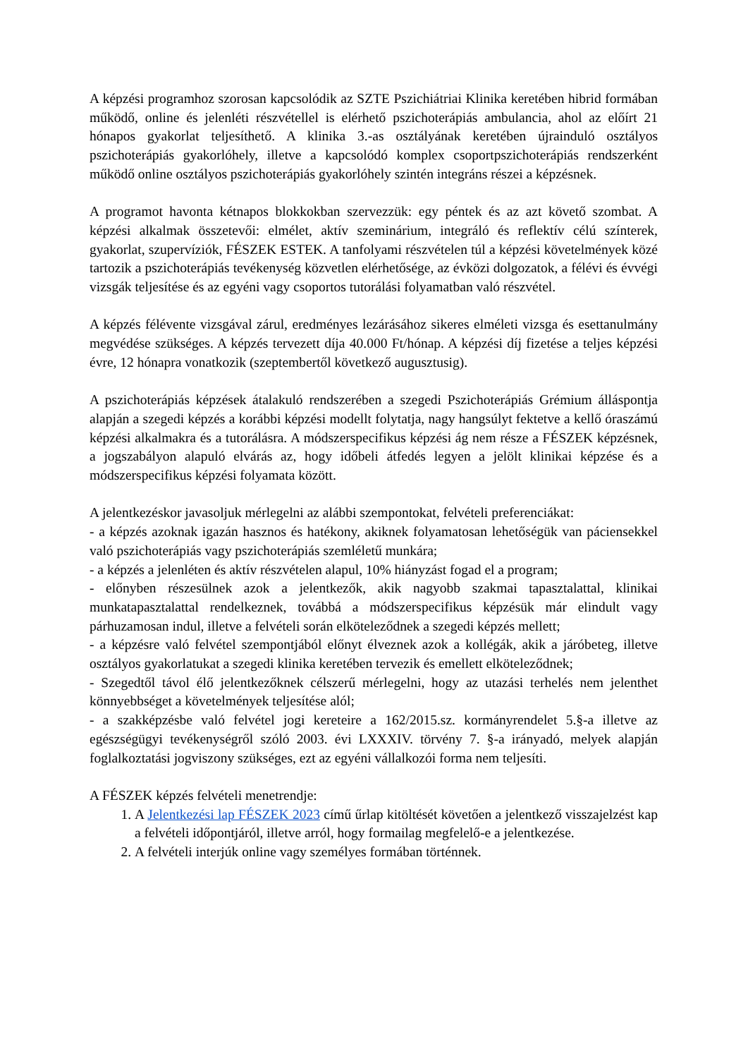A képzési programhoz szorosan kapcsolódik az SZTE Pszichiátriai Klinika keretében hibrid formában működő, online és jelenléti részvétellel is elérhető pszichoterápiás ambulancia, ahol az előírt 21 hónapos gyakorlat teljesíthető. A klinika 3.-as osztályának keretében újrainduló osztályos pszichoterápiás gyakorlóhely, illetve a kapcsolódó komplex csoportpszichoterápiás rendszerként működő online osztályos pszichoterápiás gyakorlóhely szintén integráns részei a képzésnek.
A programot havonta kétnapos blokkokban szervezzük: egy péntek és az azt követő szombat. A képzési alkalmak összetevői: elmélet, aktív szeminárium, integráló és reflektív célú színterek, gyakorlat, szupervíziók, FÉSZEK ESTEK. A tanfolyami részvételen túl a képzési követelmények közé tartozik a pszichoterápiás tevékenység közvetlen elérhetősége, az évközi dolgozatok, a félévi és évvégi vizsgák teljesítése és az egyéni vagy csoportos tutorálási folyamatban való részvétel.
A képzés félévente vizsgával zárul, eredményes lezárásához sikeres elméleti vizsga és esettanulmány megvédése szükséges. A képzés tervezett díja 40.000 Ft/hónap. A képzési díj fizetése a teljes képzési évre, 12 hónapra vonatkozik (szeptembertől következő augusztusig).
A pszichoterápiás képzések átalakuló rendszerében a szegedi Pszichoterápiás Grémium álláspontja alapján a szegedi képzés a korábbi képzési modellt folytatja, nagy hangsúlyt fektetve a kellő óraszámú képzési alkalmakra és a tutorálásra. A módszerspecifikus képzési ág nem része a FÉSZEK képzésnek, a jogszabályon alapuló elvárás az, hogy időbeli átfedés legyen a jelölt klinikai képzése és a módszerspecifikus képzési folyamata között.
A jelentkezéskor javasoljuk mérlegelni az alábbi szempontokat, felvételi preferenciákat:
- a képzés azoknak igazán hasznos és hatékony, akiknek folyamatosan lehetőségük van páciensekkel való pszichoterápiás vagy pszichoterápiás szemléletű munkára;
- a képzés a jelenléten és aktív részvételen alapul, 10% hiányzást fogad el a program;
- előnyben részesülnek azok a jelentkezők, akik nagyobb szakmai tapasztalattal, klinikai munkatapasztalattal rendelkeznek, továbbá a módszerspecifikus képzésük már elindult vagy párhuzamosan indul, illetve a felvételi során elköteleződnek a szegedi képzés mellett;
- a képzésre való felvétel szempontjából előnyt élveznek azok a kollégák, akik a járóbeteg, illetve osztályos gyakorlatukat a szegedi klinika keretében tervezik és emellett elköteleződnek;
- Szegedtől távol élő jelentkezőknek célszerű mérlegelni, hogy az utazási terhelés nem jelenthet könnyebbséget a követelmények teljesítése alól;
- a szakképzésbe való felvétel jogi kereteire a 162/2015.sz. kormányrendelet 5.§-a illetve az egészségügyi tevékenységről szóló 2003. évi LXXXIV. törvény 7. §-a irányadó, melyek alapján foglalkoztatási jogviszony szükséges, ezt az egyéni vállalkozói forma nem teljesíti.
A FÉSZEK képzés felvételi menetrendje:
1. A Jelentkezési lap FÉSZEK 2023 című űrlap kitöltését követően a jelentkező visszajelzést kap a felvételi időpontjáról, illetve arról, hogy formailag megfelelő-e a jelentkezése.
2. A felvételi interjúk online vagy személyes formában történnek.